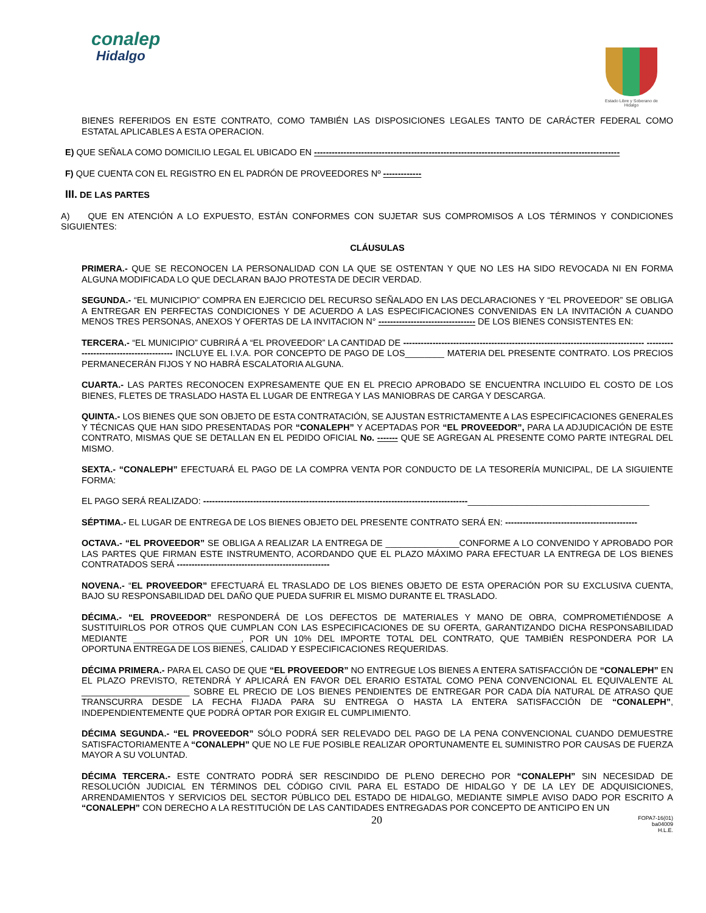conalep
Hidalgo
Estado Libre y Soberano de Hidalgo
BIENES REFERIDOS EN ESTE CONTRATO, COMO TAMBIÉN LAS DISPOSICIONES LEGALES TANTO DE CARÁCTER FEDERAL COMO ESTATAL APLICABLES A ESTA OPERACION.
E) QUE SEÑALA COMO DOMICILIO LEGAL EL UBICADO EN --------------------------------------------------------------------------------------------------------
F) QUE CUENTA CON EL REGISTRO EN EL PADRÓN DE PROVEEDORES Nº -------------
III. DE LAS PARTES
A) QUE EN ATENCIÓN A LO EXPUESTO, ESTÁN CONFORMES CON SUJETAR SUS COMPROMISOS A LOS TÉRMINOS Y CONDICIONES SIGUIENTES:
CLÁUSULAS
PRIMERA.- QUE SE RECONOCEN LA PERSONALIDAD CON LA QUE SE OSTENTAN Y QUE NO LES HA SIDO REVOCADA NI EN FORMA ALGUNA MODIFICADA LO QUE DECLARAN BAJO PROTESTA DE DECIR VERDAD.
SEGUNDA.- “EL MUNICIPIO” COMPRA EN EJERCICIO DEL RECURSO SEÑALADO EN LAS DECLARACIONES Y “EL PROVEEDOR” SE OBLIGA A ENTREGAR EN PERFECTAS CONDICIONES Y DE ACUERDO A LAS ESPECIFICACIONES CONVENIDAS EN LA INVITACIÓN A CUANDO MENOS TRES PERSONAS, ANEXOS Y OFERTAS DE LA INVITACION N° --------------------------------- DE LOS BIENES CONSISTENTES EN:
TERCERA.- “EL MUNICIPIO” CUBRIRÁ A “EL PROVEEDOR” LA CANTIDAD DE ---------------------------------------------------------------------------------- ---------------------------------------- INCLUYE EL I.V.A. POR CONCEPTO DE PAGO DE LOS________ MATERIA DEL PRESENTE CONTRATO. LOS PRECIOS PERMANECERÁN FIJOS Y NO HABRÁ ESCALATORIA ALGUNA.
CUARTA.- LAS PARTES RECONOCEN EXPRESAMENTE QUE EN EL PRECIO APROBADO SE ENCUENTRA INCLUIDO EL COSTO DE LOS BIENES, FLETES DE TRASLADO HASTA EL LUGAR DE ENTREGA Y LAS MANIOBRAS DE CARGA Y DESCARGA.
QUINTA.- LOS BIENES QUE SON OBJETO DE ESTA CONTRATACIÓN, SE AJUSTAN ESTRICTAMENTE A LAS ESPECIFICACIONES GENERALES Y TÉCNICAS QUE HAN SIDO PRESENTADAS POR “CONALEPH” Y ACEPTADAS POR “EL PROVEEDOR”, PARA LA ADJUDICACIÓN DE ESTE CONTRATO, MISMAS QUE SE DETALLAN EN EL PEDIDO OFICIAL No. ------- QUE SE AGREGAN AL PRESENTE COMO PARTE INTEGRAL DEL MISMO.
SEXTA.- “CONALEPH” EFECTUARÁ EL PAGO DE LA COMPRA VENTA POR CONDUCTO DE LA TESORERÍA MUNICIPAL, DE LA SIGUIENTE FORMA:
EL PAGO SERÁ REALIZADO: ------------------------------------------------------------------------------------------_____________________________________
SÉPTIMA.- EL LUGAR DE ENTREGA DE LOS BIENES OBJETO DEL PRESENTE CONTRATO SERÁ EN: ---------------------------------------------
OCTAVA.- “EL PROVEEDOR” SE OBLIGA A REALIZAR LA ENTREGA DE _______________CONFORME A LO CONVENIDO Y APROBADO POR LAS PARTES QUE FIRMAN ESTE INSTRUMENTO, ACORDANDO QUE EL PLAZO MÁXIMO PARA EFECTUAR LA ENTREGA DE LOS BIENES CONTRATADOS SERÁ ----------------------------------------------------
NOVENA.- “EL PROVEEDOR” EFECTUARÁ EL TRASLADO DE LOS BIENES OBJETO DE ESTA OPERACIÓN POR SU EXCLUSIVA CUENTA, BAJO SU RESPONSABILIDAD DEL DAÑO QUE PUEDA SUFRIR EL MISMO DURANTE EL TRASLADO.
DÉCIMA.- “EL PROVEEDOR” RESPONDERÁ DE LOS DEFECTOS DE MATERIALES Y MANO DE OBRA, COMPROMETIÉNDOSE A SUSTITUIRLOS POR OTROS QUE CUMPLAN CON LAS ESPECIFICACIONES DE SU OFERTA, GARANTIZANDO DICHA RESPONSABILIDAD MEDIANTE ______________________, POR UN 10% DEL IMPORTE TOTAL DEL CONTRATO, QUE TAMBIÉN RESPONDERA POR LA OPORTUNA ENTREGA DE LOS BIENES, CALIDAD Y ESPECIFICACIONES REQUERIDAS.
DÉCIMA PRIMERA.- PARA EL CASO DE QUE “EL PROVEEDOR” NO ENTREGUE LOS BIENES A ENTERA SATISFACCIÓN DE “CONALEPH” EN EL PLAZO PREVISTO, RETENDRÁ Y APLICARÁ EN FAVOR DEL ERARIO ESTATAL COMO PENA CONVENCIONAL EL EQUIVALENTE AL ______________________ SOBRE EL PRECIO DE LOS BIENES PENDIENTES DE ENTREGAR POR CADA DÍA NATURAL DE ATRASO QUE TRANSCURRA DESDE LA FECHA FIJADA PARA SU ENTREGA O HASTA LA ENTERA SATISFACCIÓN DE “CONALEPH”, INDEPENDIENTEMENTE QUE PODRÁ OPTAR POR EXIGIR EL CUMPLIMIENTO.
DÉCIMA SEGUNDA.- “EL PROVEEDOR” SÓLO PODRÁ SER RELEVADO DEL PAGO DE LA PENA CONVENCIONAL CUANDO DEMUESTRE SATISFACTORIAMENTE A “CONALEPH” QUE NO LE FUE POSIBLE REALIZAR OPORTUNAMENTE EL SUMINISTRO POR CAUSAS DE FUERZA MAYOR A SU VOLUNTAD.
DÉCIMA TERCERA.- ESTE CONTRATO PODRÁ SER RESCINDIDO DE PLENO DERECHO POR “CONALEPH” SIN NECESIDAD DE RESOLUCIÓN JUDICIAL EN TÉRMINOS DEL CÓDIGO CIVIL PARA EL ESTADO DE HIDALGO Y DE LA LEY DE ADQUISICIONES, ARRENDAMIENTOS Y SERVICIOS DEL SECTOR PÚBLICO DEL ESTADO DE HIDALGO, MEDIANTE SIMPLE AVISO DADO POR ESCRITO A “CONALEPH” CON DERECHO A LA RESTITUCIÓN DE LAS CANTIDADES ENTREGADAS POR CONCEPTO DE ANTICIPO EN UN
20 FOPA7-16(01)
ba04009
H.L.E.